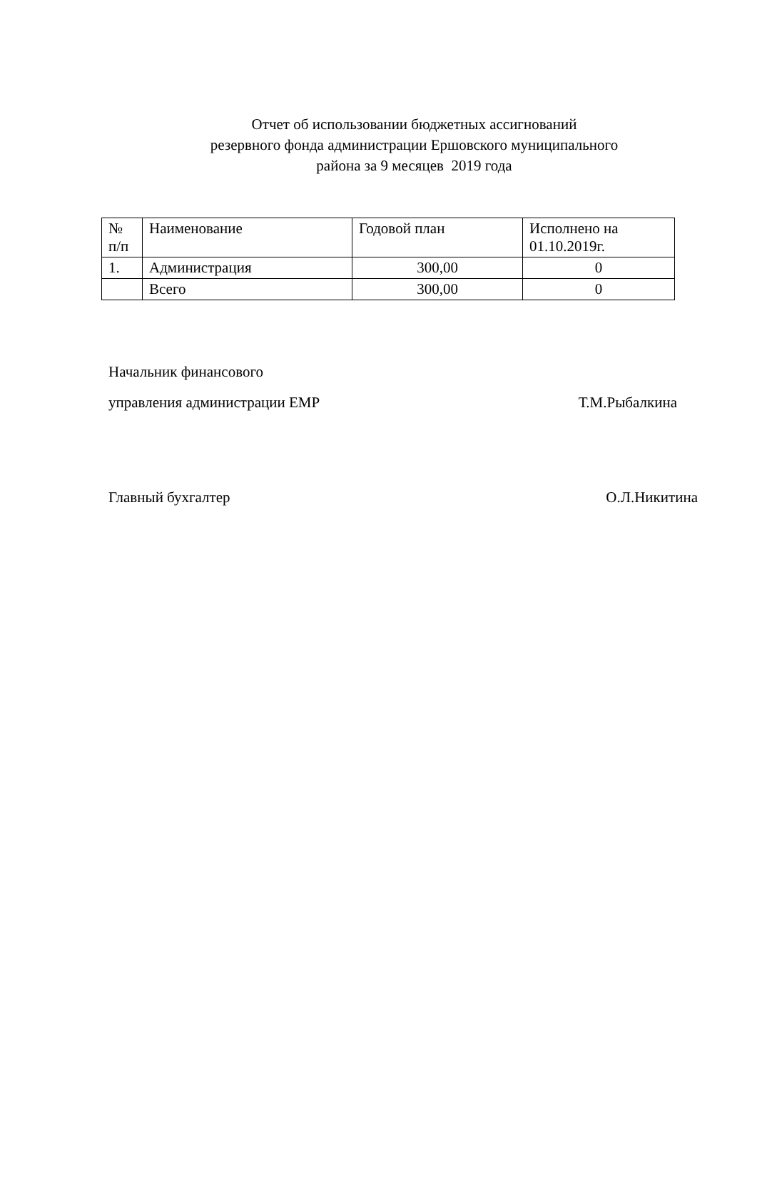Отчет об использовании бюджетных ассигнований
резервного фонда администрации Ершовского муниципального
района за 9 месяцев 2019 года
| № п/п | Наименование | Годовой план | Исполнено на 01.10.2019г. |
| 1. | Администрация | 300,00 | 0 |
| | Всего | 300,00 | 0 |
Начальник финансового
управления администрации ЕМР Т.М.Рыбалкина
Главный бухгалтер О.Л.Никитина